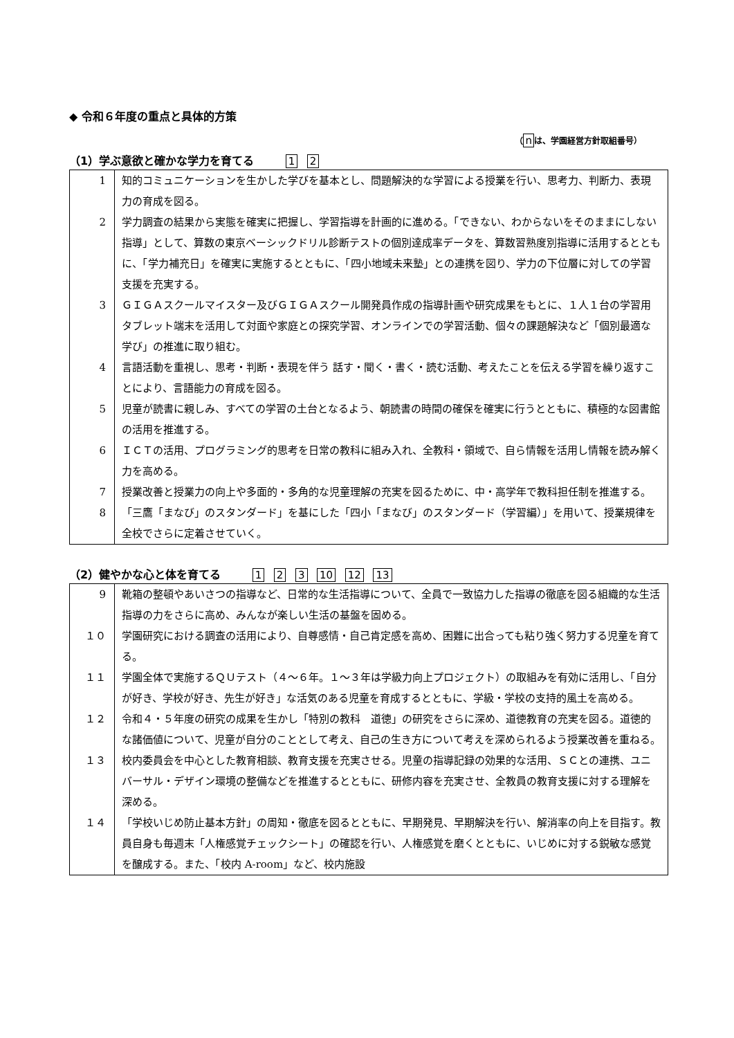◆ 令和６年度の重点と具体的方策
（ nは、学園経営方針取組番号）
（1）学ぶ意欲と確かな学力を育てる 1 2
| 1 | 知的コミュニケーションを生かした学びを基本とし、問題解決的な学習による授業を行い、思考力、判断力、表現力の育成を図る。 |
| 2 | 学力調査の結果から実態を確実に把握し、学習指導を計画的に進める。「できない、わからないをそのままにしない指導」として、算数の東京ベーシックドリル診断テストの個別達成率データを、算数習熟度別指導に活用するとともに、「学力補充日」を確実に実施するとともに、「四小地域未来塾」との連携を図り、学力の下位層に対しての学習支援を充実する。 |
| 3 | ＧＩＧＡスクールマイスター及びＧＩＧＡスクール開発員作成の指導計画や研究成果をもとに、１人１台の学習用タブレット端末を活用して対面や家庭との探究学習、オンラインでの学習活動、個々の課題解決など「個別最適な学び」の推進に取り組む。 |
| 4 | 言語活動を重視し、思考・判断・表現を伴う 話す・聞く・書く・読む活動、考えたことを伝える学習を繰り返すことにより、言語能力の育成を図る。 |
| 5 | 児童が読書に親しみ、すべての学習の土台となるよう、朝読書の時間の確保を確実に行うとともに、積極的な図書館の活用を推進する。 |
| 6 | ＩＣＴの活用、プログラミング的思考を日常の教科に組み入れ、全教科・領域で、自ら情報を活用し情報を読み解く力を高める。 |
| 7 | 授業改善と授業力の向上や多面的・多角的な児童理解の充実を図るために、中・高学年で教科担任制を推進する。 |
| 8 | 「三鷹「まなび」のスタンダード」を基にした「四小「まなび」のスタンダード（学習編）」を用いて、授業規律を全校でさらに定着させていく。 |
（2）健やかな心と体を育てる 1 2 3 10 12 13
| 9 | 靴箱の整頓やあいさつの指導など、日常的な生活指導について、全員で一致協力した指導の徹底を図る組織的な生活指導の力をさらに高め、みんなが楽しい生活の基盤を固める。 |
| １０ | 学園研究における調査の活用により、自尊感情・自己肯定感を高め、困難に出合っても粘り強く努力する児童を育てる。 |
| １１ | 学園全体で実施するＱＵテスト（４～６年。１～３年は学級力向上プロジェクト）の取組みを有効に活用し、「自分が好き、学校が好き、先生が好き」な活気のある児童を育成するとともに、学級・学校の支持的風土を高める。 |
| １２ | 令和４・５年度の研究の成果を生かし「特別の教科 道徳」の研究をさらに深め、道徳教育の充実を図る。道徳的な諸価値について、児童が自分のこととして考え、自己の生き方について考えを深められるよう授業改善を重ねる。 |
| １３ | 校内委員会を中心とした教育相談、教育支援を充実させる。児童の指導記録の効果的な活用、ＳＣとの連携、ユニバーサル・デザイン環境の整備などを推進するとともに、研修内容を充実させ、全教員の教育支援に対する理解を深める。 |
| １４ | 「学校いじめ防止基本方針」の周知・徹底を図るとともに、早期発見、早期解決を行い、解消率の向上を目指す。教員自身も毎週末「人権感覚チェックシート」の確認を行い、人権感覚を磨くとともに、いじめに対する鋭敏な感覚を醸成する。また、「校内 A-room」など、校内施設 |